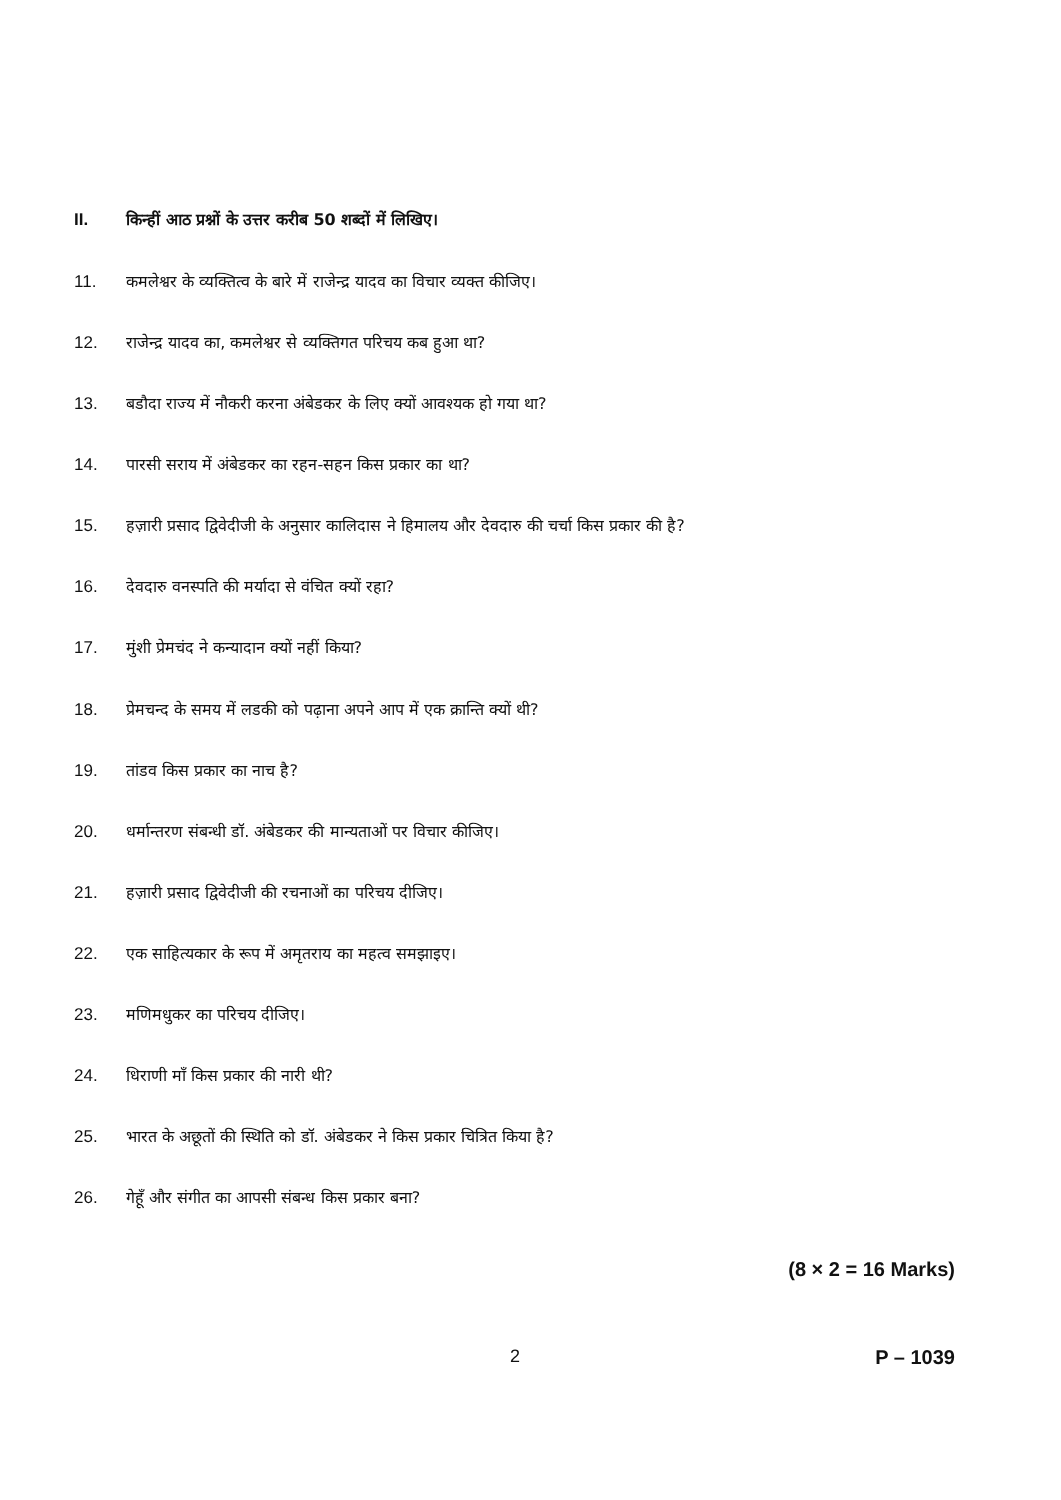II. किन्हीं आठ प्रश्नों के उत्तर करीब 50 शब्दों में लिखिए।
11. कमलेश्वर के व्यक्तित्व के बारे में राजेन्द्र यादव का विचार व्यक्त कीजिए।
12. राजेन्द्र यादव का, कमलेश्वर से व्यक्तिगत परिचय कब हुआ था?
13. बडौदा राज्य में नौकरी करना अंबेडकर के लिए क्यों आवश्यक हो गया था?
14. पारसी सराय में अंबेडकर का रहन-सहन किस प्रकार का था?
15. हज़ारी प्रसाद द्विवेदीजी के अनुसार कालिदास ने हिमालय और देवदारु की चर्चा किस प्रकार की है?
16. देवदारु वनस्पति की मर्यादा से वंचित क्यों रहा?
17. मुंशी प्रेमचंद ने कन्यादान क्यों नहीं किया?
18. प्रेमचन्द के समय में लडकी को पढ़ाना अपने आप में एक क्रान्ति क्यों थी?
19. तांडव किस प्रकार का नाच है?
20. धर्मान्तरण संबन्धी डॉ. अंबेडकर की मान्यताओं पर विचार कीजिए।
21. हज़ारी प्रसाद द्विवेदीजी की रचनाओं का परिचय दीजिए।
22. एक साहित्यकार के रूप में अमृतराय का महत्व समझाइए।
23. मणिमधुकर का परिचय दीजिए।
24. धिराणी माँ किस प्रकार की नारी थी?
25. भारत के अछूतों की स्थिति को डॉ. अंबेडकर ने किस प्रकार चित्रित किया है?
26. गेहूँ और संगीत का आपसी संबन्ध किस प्रकार बना?
(8 × 2 = 16 Marks)
2 P – 1039